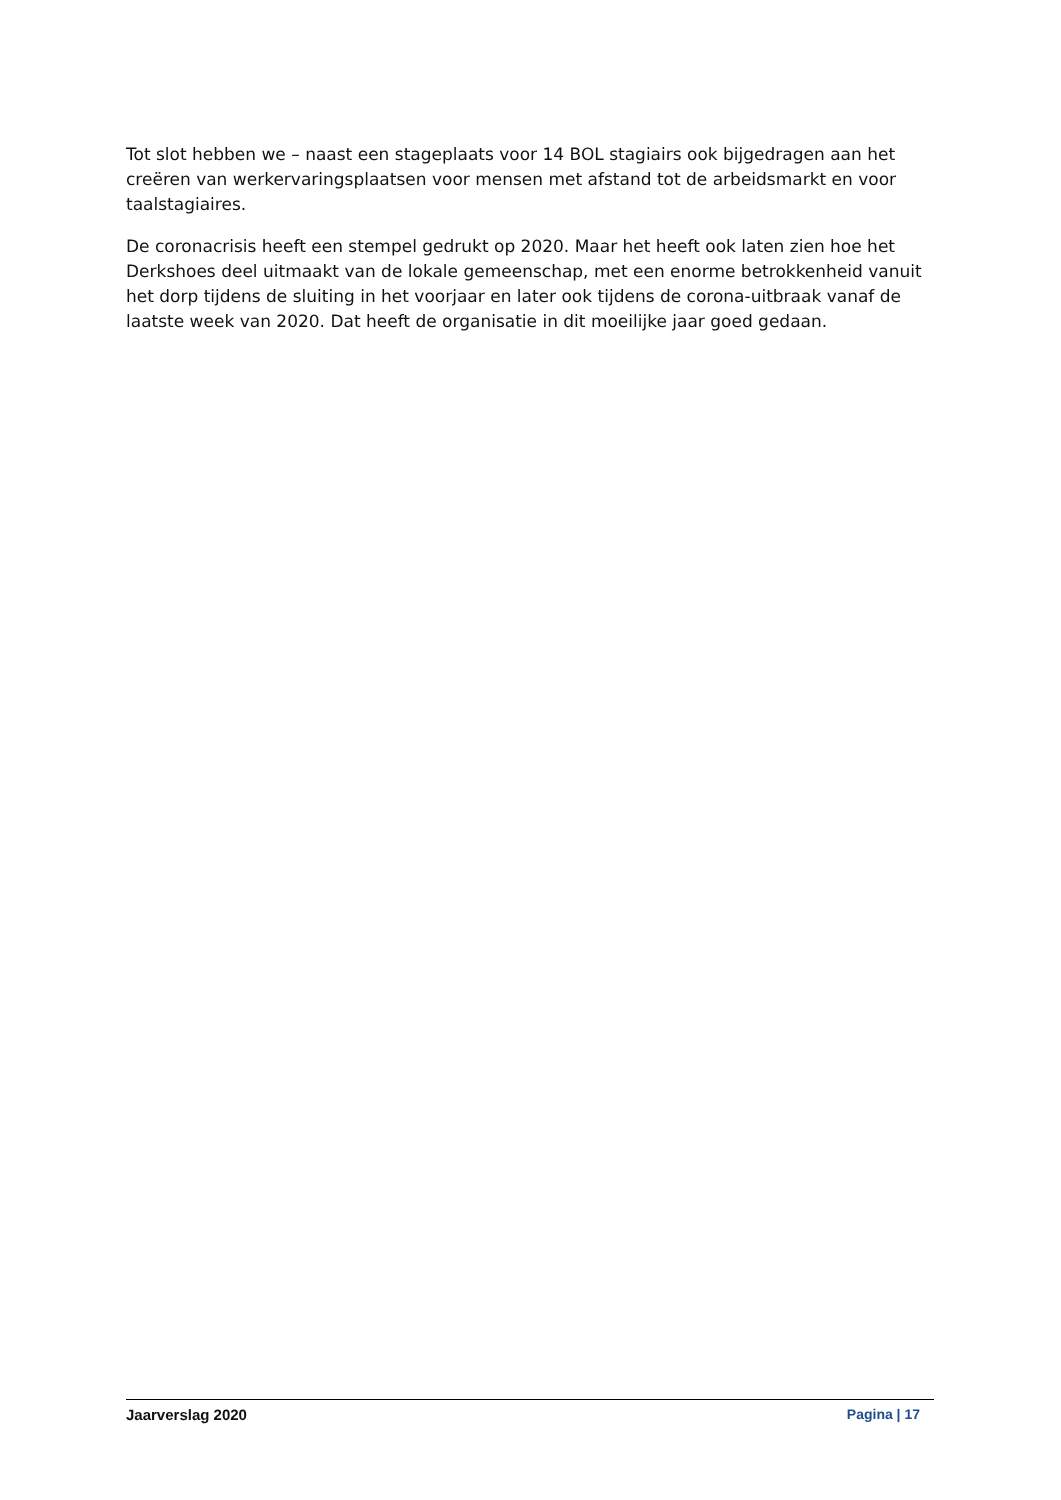Tot slot hebben we – naast een stageplaats voor 14 BOL stagiairs ook bijgedragen aan het creëren van werkervaringsplaatsen voor mensen met afstand tot de arbeidsmarkt en voor taalstagiaires.
De coronacrisis heeft een stempel gedrukt op 2020. Maar het heeft ook laten zien hoe het Derkshoes deel uitmaakt van de lokale gemeenschap, met een enorme betrokkenheid vanuit het dorp tijdens de sluiting in het voorjaar en later ook tijdens de corona-uitbraak vanaf de laatste week van 2020. Dat heeft de organisatie in dit moeilijke jaar goed gedaan.
Jaarverslag 2020 Pagina | 17